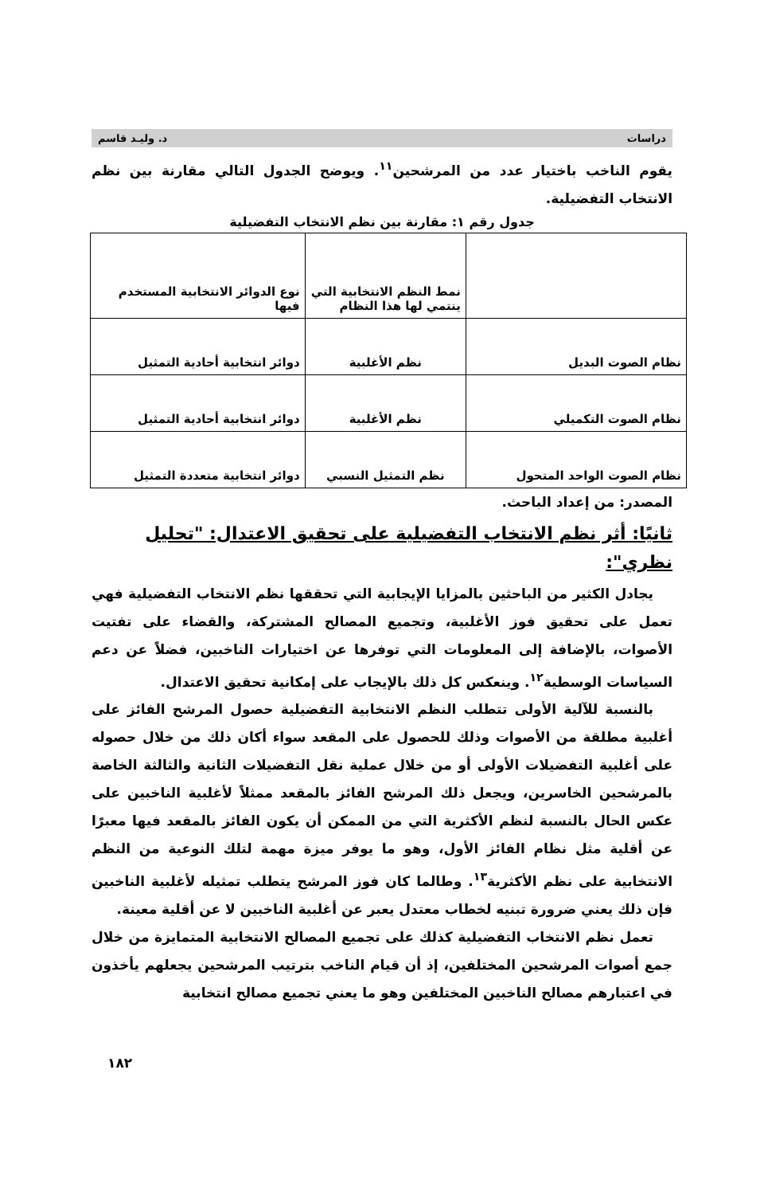دراسات د. وليـد قاسم
يقوم الناخب باختيار عدد من المرشحين<sup>١١</sup>. ويوضح الجدول التالي مقارنة بين نظم الانتخاب التفضيلية.
جدول رقم ١: مقارنة بين نظم الانتخاب التفضيلية
| | نمط النظم الانتخابية التي ينتمي لها هذا النظام | نوع الدوائر الانتخابية المستخدم فيها |
| نظام الصوت البديل | نظم الأغلبية | دوائر انتخابية أحادية التمثيل |
| نظام الصوت التكميلي | نظم الأغلبية | دوائر انتخابية أحادية التمثيل |
| نظام الصوت الواحد المتحول | نظم التمثيل النسبي | دوائر انتخابية متعددة التمثيل |
المصدر: من إعداد الباحث.
ثانيًا: أثر نظم الانتخاب التفضيلية على تحقيق الاعتدال: "تحليل نظري":
يجادل الكثير من الباحثين بالمزايا الإيجابية التي تحققها نظم الانتخاب التفضيلية فهي تعمل على تحقيق فوز الأغلبية، وتجميع المصالح المشتركة، والقضاء على تفتيت الأصوات، بالإضافة إلى المعلومات التي توفرها عن اختيارات الناخبين، فضلاً عن دعم السياسات الوسطية<sup>١٢</sup>. وينعكس كل ذلك بالإيجاب على إمكانية تحقيق الاعتدال.
بالنسبة للآلية الأولى تتطلب النظم الانتخابية التفضيلية حصول المرشح الفائز على أغلبية مطلقة من الأصوات وذلك للحصول على المقعد سواء أكان ذلك من خلال حصوله على أغلبية التفضيلات الأولى أو من خلال عملية نقل التفضيلات الثانية والثالثة الخاصة بالمرشحين الخاسرين، ويجعل ذلك المرشح الفائز بالمقعد ممثلاً لأغلبية الناخبين على عكس الحال بالنسبة لنظم الأكثرية التي من الممكن أن يكون الفائز بالمقعد فيها معبرًا عن أقلية مثل نظام الفائز الأول، وهو ما يوفر ميزة مهمة لتلك النوعية من النظم الانتخابية على نظم الأكثرية<sup>١٣</sup>. وطالما كان فوز المرشح يتطلب تمثيله لأغلبية الناخبين فإن ذلك يعني ضرورة تبنيه لخطاب معتدل يعبر عن أغلبية الناخبين لا عن أقلية معينة.
تعمل نظم الانتخاب التفضيلية كذلك على تجميع المصالح الانتخابية المتمايزة من خلال جمع أصوات المرشحين المختلفين، إذ أن قيام الناخب بترتيب المرشحين يجعلهم يأخذون في اعتبارهم مصالح الناخبين المختلفين وهو ما يعني تجميع مصالح انتخابية
١٨٢